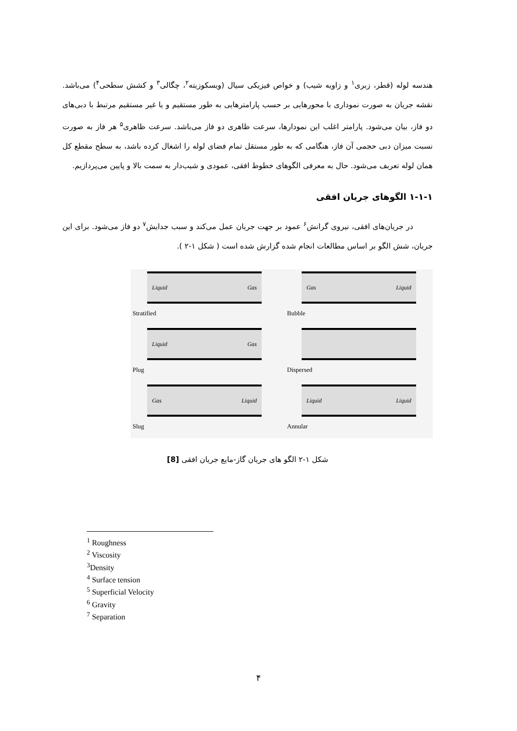هندسه لوله (قطر، زبری<sup>۱</sup> و زاویه شیب) و خواص فیزیکی سیال (ویسکوزیته<sup>۲</sup>، چگالی<sup>۳</sup> و کشش سطحی<sup>۴</sup>) می‌باشد. نقشه جریان به صورت نموداری با محورهایی بر حسب پارامترهایی به طور مستقیم و یا غیر مستقیم مرتبط با دبی‌های دو فاز، بیان می‌شود. پارامتر اغلب این نمودارها، سرعت ظاهری دو فاز می‌باشد. سرعت ظاهری<sup>۵</sup> هر فاز به صورت نسبت میزان دبی حجمی آن فاز، هنگامی که به طور مستقل تمام فضای لوله را اشغال کرده باشد، به سطح مقطع کل همان لوله تعریف می‌شود. حال به معرفی الگوهای خطوط افقی، عمودی و شیب‌دار به سمت بالا و پایین می‌پردازیم.
۱-۱-۱ الگوهای جریان افقی
در جریان‌های افقی، نیروی گرانش<sup>۶</sup> عمود بر جهت جریان عمل می‌کند و سبب جدایش<sup>۷</sup> دو فاز می‌شود. برای این جریان، شش الگو بر اساس مطالعات انجام شده گزارش شده است ( شکل ۱-۲ ).
Liquid Gas
Stratified
Gas Liquid
Bubble
Liquid Gas
Plug
Dispersed
Gas Liquid
Slug
Liquid Liquid
Annular
شکل ۱-۲ الگو های جریان گاز-مایع جریان افقی [8]
<sup>1</sup> Roughness
<sup>2</sup> Viscosity
<sup>3</sup> Density
<sup>4</sup> Surface tension
<sup>5</sup> Superficial Velocity
<sup>6</sup> Gravity
<sup>7</sup> Separation
۴